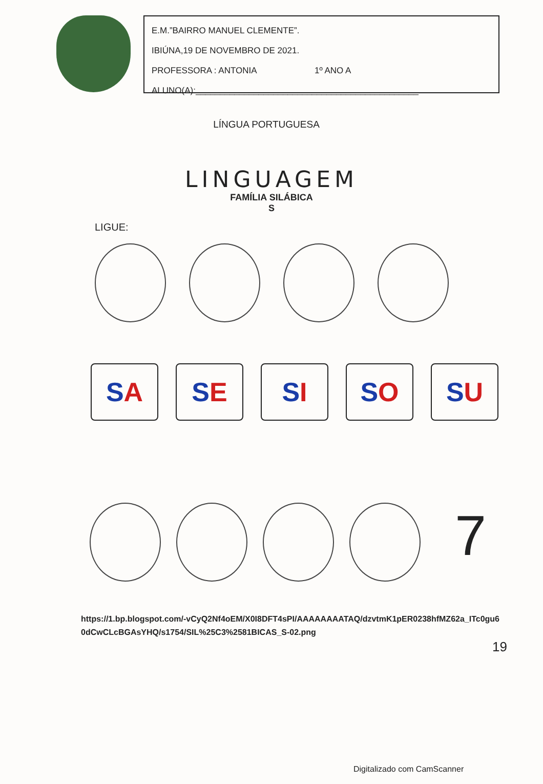E.M.”BAIRRO MANUEL CLEMENTE”.
IBIÚNA,19 DE NOVEMBRO DE 2021.
PROFESSORA : ANTONIA 1º ANO A
ALUNO(A):______________________________________________
LÍNGUA PORTUGUESA
LINGUAGEM
FAMÍLIA SILÁBICA
S
LIGUE:
S A S E S I S O S U
7
https://1.bp.blogspot.com/-vCyQ2Nf4oEM/X0I8DFT4sPI/AAAAAAAATAQ/dzvtmK1pER0238hfMZ62a_ITc0gu60dCwCLcBGAsYHQ/s1754/SIL%25C3%2581BICAS_S-02.png
19
Digitalizado com CamScanner